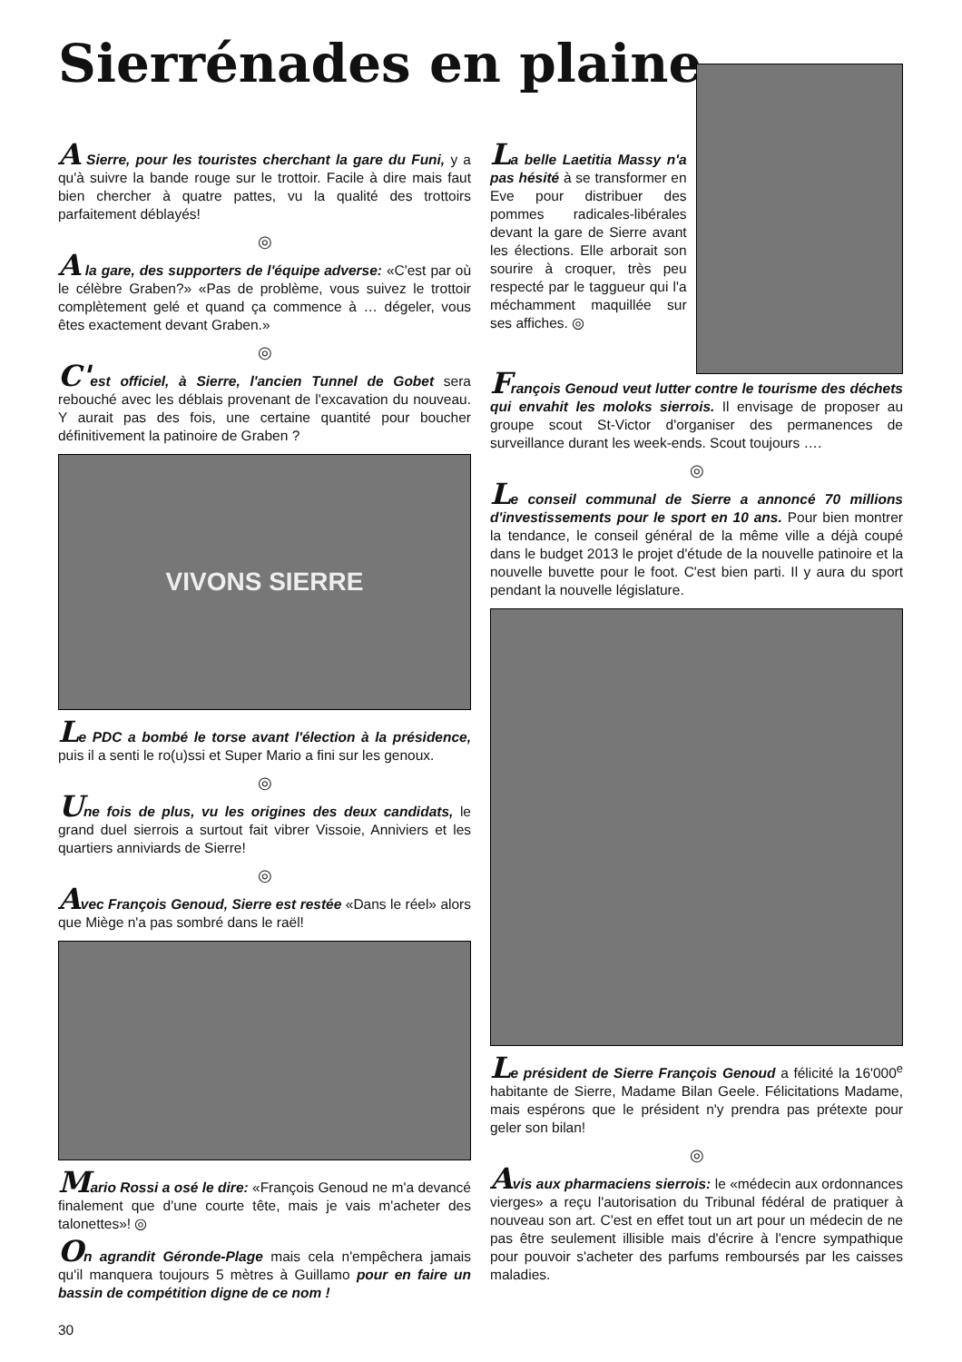Sierrénades en plaine
A Sierre, pour les touristes cherchant la gare du Funi, y a qu'à suivre la bande rouge sur le trottoir. Facile à dire mais faut bien chercher à quatre pattes, vu la qualité des trottoirs parfaitement déblayés!
◎
A la gare, des supporters de l'équipe adverse: «C'est par où le célèbre Graben?» «Pas de problème, vous suivez le trottoir complètement gelé et quand ça commence à … dégeler, vous êtes exactement devant Graben.»
◎
C'est officiel, à Sierre, l'ancien Tunnel de Gobet sera rebouché avec les déblais provenant de l'excavation du nouveau. Y aurait pas des fois, une certaine quantité pour boucher définitivement la patinoire de Graben ?
VIVONS SIERRE
Le PDC a bombé le torse avant l'élection à la présidence, puis il a senti le ro(u)ssi et Super Mario a fini sur les genoux.
◎
Une fois de plus, vu les origines des deux candidats, le grand duel sierrois a surtout fait vibrer Vissoie, Anniviers et les quartiers anniviards de Sierre!
◎
Avec François Genoud, Sierre est restée «Dans le réel» alors que Miège n'a pas sombré dans le raël!
Mario Rossi a osé le dire: «François Genoud ne m'a devancé finalement que d'une courte tête, mais je vais m'acheter des talonettes»! ◎
On agrandit Géronde-Plage mais cela n'empêchera jamais qu'il manquera toujours 5 mètres à Guillamo pour en faire un bassin de compétition digne de ce nom !
La belle Laetitia Massy n'a pas hésité à se transformer en Eve pour distribuer des pommes radicales-libérales devant la gare de Sierre avant les élections. Elle arborait son sourire à croquer, très peu respecté par le taggueur qui l'a méchamment maquillée sur ses affiches. ◎
François Genoud veut lutter contre le tourisme des déchets qui envahit les moloks sierrois. Il envisage de proposer au groupe scout St-Victor d'organiser des permanences de surveillance durant les week-ends. Scout toujours ….
◎
Le conseil communal de Sierre a annoncé 70 millions d'investissements pour le sport en 10 ans. Pour bien montrer la tendance, le conseil général de la même ville a déjà coupé dans le budget 2013 le projet d'étude de la nouvelle patinoire et la nouvelle buvette pour le foot. C'est bien parti. Il y aura du sport pendant la nouvelle législature.
Le président de Sierre François Genoud a félicité la 16'000<sup>e</sup> habitante de Sierre, Madame Bilan Geele. Félicitations Madame, mais espérons que le président n'y prendra pas prétexte pour geler son bilan!
◎
Avis aux pharmaciens sierrois: le «médecin aux ordonnances vierges» a reçu l'autorisation du Tribunal fédéral de pratiquer à nouveau son art. C'est en effet tout un art pour un médecin de ne pas être seulement illisible mais d'écrire à l'encre sympathique pour pouvoir s'acheter des parfums remboursés par les caisses maladies.
30